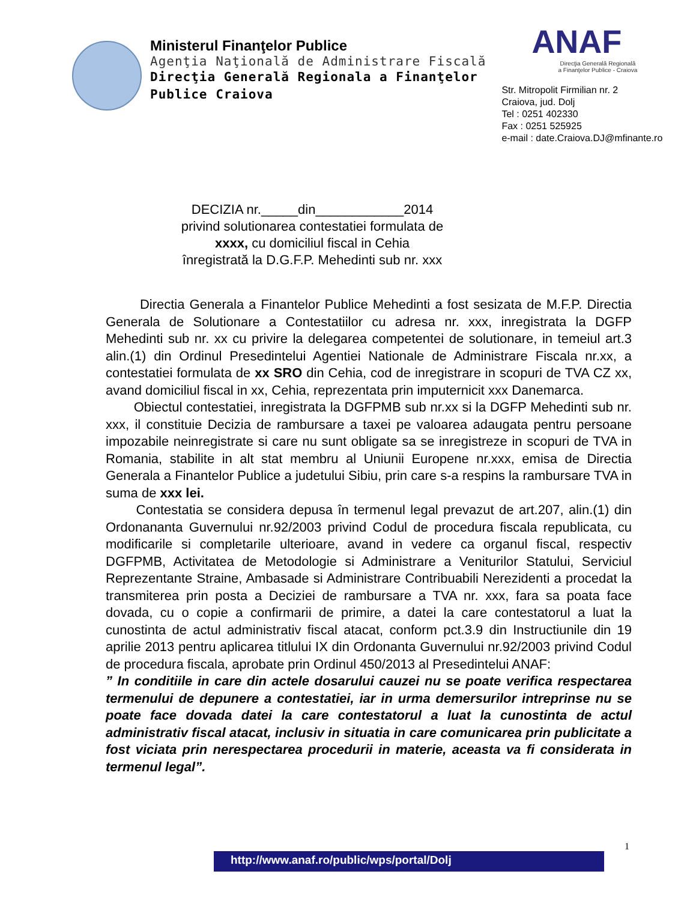Ministerul Finanţelor Publice
Agenţia Naţională de Administrare Fiscală
Direcţia Generală Regionala a Finanţelor
Publice Craiova
ANAF
Direcţia Generală Regională
a Finanţelor Publice - Craiova
Str. Mitropolit Firmilian nr. 2
Craiova, jud. Dolj
Tel : 0251 402330
Fax : 0251 525925
e-mail : date.Craiova.DJ@mfinante.ro
DECIZIA nr._____din____________2014
privind solutionarea contestatiei formulata de
xxxx, cu domiciliul fiscal in Cehia
înregistrată la D.G.F.P. Mehedinti sub nr. xxx
Directia Generala a Finantelor Publice Mehedinti a fost sesizata de M.F.P. Directia Generala de Solutionare a Contestatiilor cu adresa nr. xxx, inregistrata la DGFP Mehedinti sub nr. xx cu privire la delegarea competentei de solutionare, in temeiul art.3 alin.(1) din Ordinul Presedintelui Agentiei Nationale de Administrare Fiscala nr.xx, a contestatiei formulata de xx SRO din Cehia, cod de inregistrare in scopuri de TVA CZ xx, avand domiciliul fiscal in xx, Cehia, reprezentata prin imputernicit xxx Danemarca.
Obiectul contestatiei, inregistrata la DGFPMB sub nr.xx si la DGFP Mehedinti sub nr. xxx, il constituie Decizia de rambursare a taxei pe valoarea adaugata pentru persoane impozabile neinregistrate si care nu sunt obligate sa se inregistreze in scopuri de TVA in Romania, stabilite in alt stat membru al Uniunii Europene nr.xxx, emisa de Directia Generala a Finantelor Publice a judetului Sibiu, prin care s-a respins la rambursare TVA in suma de xxx lei.
Contestatia se considera depusa în termenul legal prevazut de art.207, alin.(1) din Ordonananta Guvernului nr.92/2003 privind Codul de procedura fiscala republicata, cu modificarile si completarile ulterioare, avand in vedere ca organul fiscal, respectiv DGFPMB, Activitatea de Metodologie si Administrare a Veniturilor Statului, Serviciul Reprezentante Straine, Ambasade si Administrare Contribuabili Nerezidenti a procedat la transmiterea prin posta a Deciziei de rambursare a TVA nr. xxx, fara sa poata face dovada, cu o copie a confirmarii de primire, a datei la care contestatorul a luat la cunostinta de actul administrativ fiscal atacat, conform pct.3.9 din Instructiunile din 19 aprilie 2013 pentru aplicarea titlului IX din Ordonanta Guvernului nr.92/2003 privind Codul de procedura fiscala, aprobate prin Ordinul 450/2013 al Presedintelui ANAF:
” In conditiile in care din actele dosarului cauzei nu se poate verifica respectarea termenului de depunere a contestatiei, iar in urma demersurilor intreprinse nu se poate face dovada datei la care contestatorul a luat la cunostinta de actul administrativ fiscal atacat, inclusiv in situatia in care comunicarea prin publicitate a fost viciata prin nerespectarea procedurii in materie, aceasta va fi considerata in termenul legal”.
1
http://www.anaf.ro/public/wps/portal/Dolj